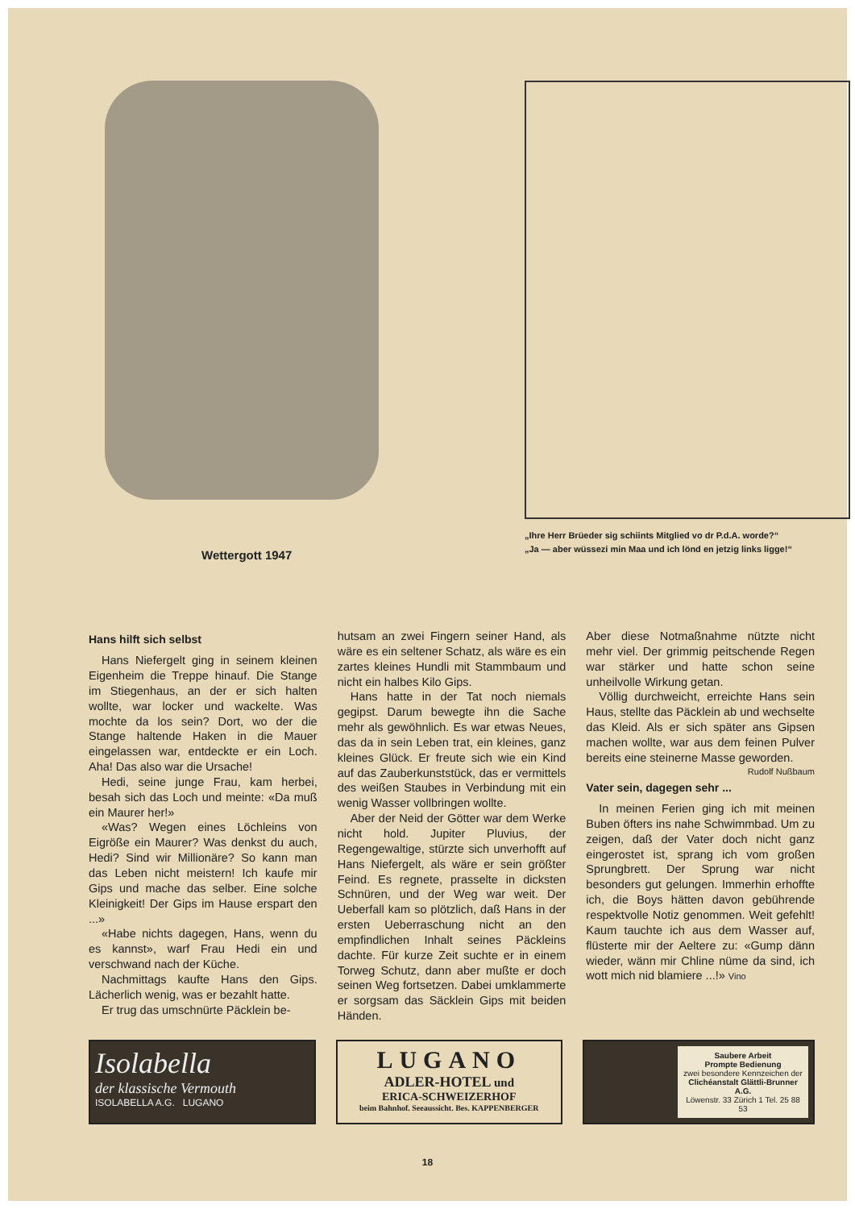Wettergott 1947
„Ihre Herr Brüeder sig schiints Mitglied vo dr P.d.A. worde?“
„Ja — aber wüssezi min Maa und ich lönd en jetzig links ligge!“
Hans hilft sich selbst
Hans Niefergelt ging in seinem kleinen Eigenheim die Treppe hinauf. Die Stange im Stiegenhaus, an der er sich halten wollte, war locker und wackelte. Was mochte da los sein? Dort, wo der die Stange haltende Haken in die Mauer eingelassen war, entdeckte er ein Loch. Aha! Das also war die Ursache!
Hedi, seine junge Frau, kam herbei, besah sich das Loch und meinte: «Da muß ein Maurer her!»
«Was? Wegen eines Löchleins von Eigröße ein Maurer? Was denkst du auch, Hedi? Sind wir Millionäre? So kann man das Leben nicht meistern! Ich kaufe mir Gips und mache das selber. Eine solche Kleinigkeit! Der Gips im Hause erspart den ...»
«Habe nichts dagegen, Hans, wenn du es kannst», warf Frau Hedi ein und verschwand nach der Küche.
Nachmittags kaufte Hans den Gips. Lächerlich wenig, was er bezahlt hatte.
Er trug das umschnürte Päcklein be-
hutsam an zwei Fingern seiner Hand, als wäre es ein seltener Schatz, als wäre es ein zartes kleines Hundli mit Stammbaum und nicht ein halbes Kilo Gips.
Hans hatte in der Tat noch niemals gegipst. Darum bewegte ihn die Sache mehr als gewöhnlich. Es war etwas Neues, das da in sein Leben trat, ein kleines, ganz kleines Glück. Er freute sich wie ein Kind auf das Zauberkunststück, das er vermittels des weißen Staubes in Verbindung mit ein wenig Wasser vollbringen wollte.
Aber der Neid der Götter war dem Werke nicht hold. Jupiter Pluvius, der Regengewaltige, stürzte sich unverhofft auf Hans Niefergelt, als wäre er sein größter Feind. Es regnete, prasselte in dicksten Schnüren, und der Weg war weit. Der Ueberfall kam so plötzlich, daß Hans in der ersten Ueberraschung nicht an den empfindlichen Inhalt seines Päckleins dachte. Für kurze Zeit suchte er in einem Torweg Schutz, dann aber mußte er doch seinen Weg fortsetzen. Dabei umklammerte er sorgsam das Säcklein Gips mit beiden Händen.
Aber diese Notmaßnahme nützte nicht mehr viel. Der grimmig peitschende Regen war stärker und hatte schon seine unheilvolle Wirkung getan.
Völlig durchweicht, erreichte Hans sein Haus, stellte das Päcklein ab und wechselte das Kleid. Als er sich später ans Gipsen machen wollte, war aus dem feinen Pulver bereits eine steinerne Masse geworden.
Rudolf Nußbaum
Vater sein, dagegen sehr ...
In meinen Ferien ging ich mit meinen Buben öfters ins nahe Schwimmbad. Um zu zeigen, daß der Vater doch nicht ganz eingerostet ist, sprang ich vom großen Sprungbrett. Der Sprung war nicht besonders gut gelungen. Immerhin erhoffte ich, die Boys hätten davon gebührende respektvolle Notiz genommen. Weit gefehlt! Kaum tauchte ich aus dem Wasser auf, flüsterte mir der Aeltere zu: «Gump dänn wieder, wänn mir Chline nüme da sind, ich wott mich nid blamiere ...!» Vino
Isolabella
der klassische Vermouth
ISOLABELLA A.G. LUGANO
LUGANO
ADLER-HOTEL und
ERICA-SCHWEIZERHOF
beim Bahnhof. Seeaussicht. Bes. KAPPENBERGER
Saubere Arbeit
Prompte Bedienung
zwei besondere Kennzeichen der
Clichéanstalt Glättli-Brunner A.G.
Löwenstr. 33 Zürich 1 Tel. 25 88 53
18